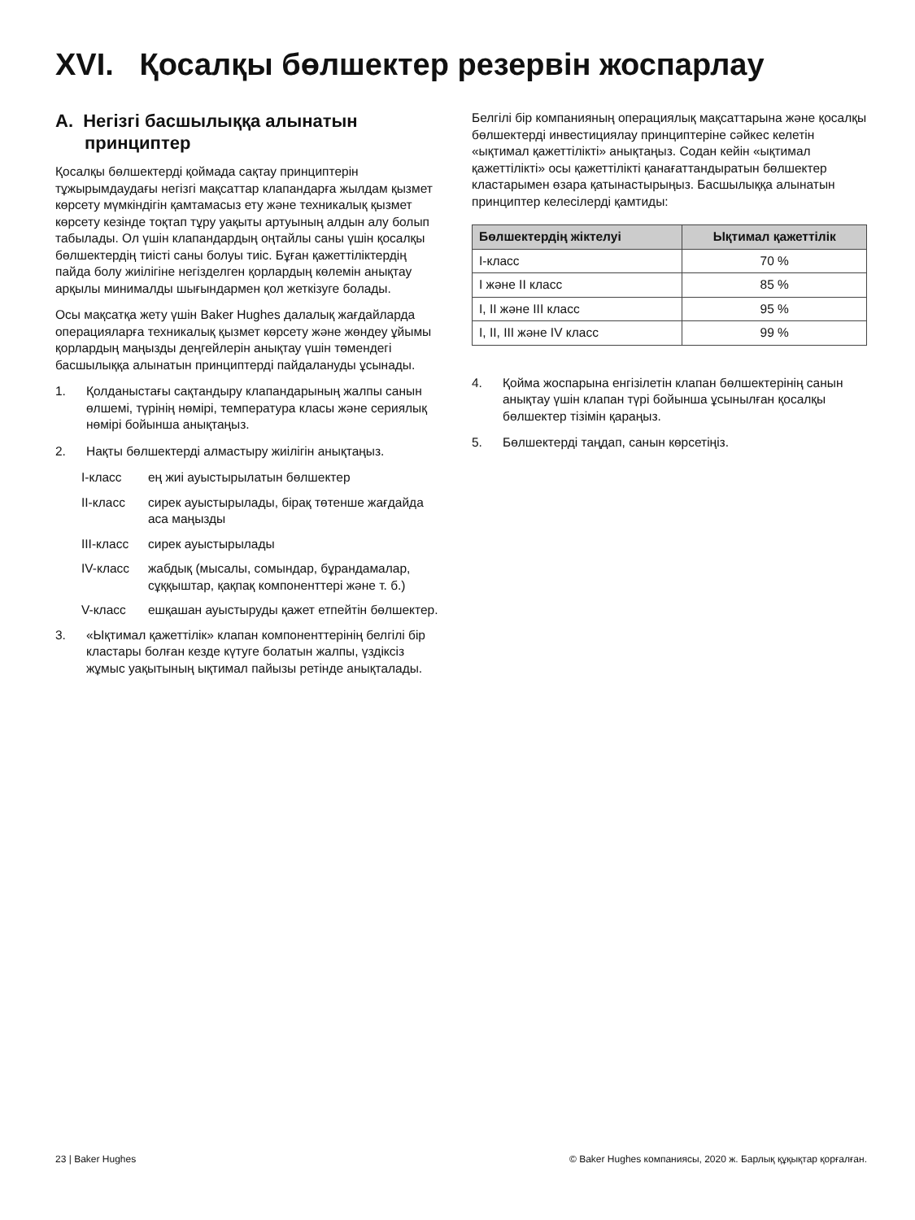XVI. Қосалқы бөлшектер резервін жоспарлау
A. Негізгі басшылыққа алынатын принциптер
Қосалқы бөлшектерді қоймада сақтау принциптерін тұжырымдаудағы негізгі мақсаттар клапандарға жылдам қызмет көрсету мүмкіндігін қамтамасыз ету және техникалық қызмет көрсету кезінде тоқтап тұру уақыты артуының алдын алу болып табылады. Ол үшін клапандардың оңтайлы саны үшін қосалқы бөлшектердің тиісті саны болуы тиіс. Бұған қажеттіліктердің пайда болу жиілігіне негізделген қорлардың көлемін анықтау арқылы минималды шығындармен қол жеткізуге болады.
Осы мақсатқа жету үшін Baker Hughes далалық жағдайларда операцияларға техникалық қызмет көрсету және жөндеу ұйымы қорлардың маңызды деңгейлерін анықтау үшін төмендегі басшылыққа алынатын принциптерді пайдалануды ұсынады.
1. Қолданыстағы сақтандыру клапандарының жалпы санын өлшемі, түрінің нөмірі, температура класы және сериялық нөмірі бойынша анықтаңыз.
2. Нақты бөлшектерді алмастыру жиілігін анықтаңыз.
I-класс ең жиі ауыстырылатын бөлшектер
II-класс сирек ауыстырылады, бірақ төтенше жағдайда аса маңызды
III-класс сирек ауыстырылады
IV-класс жабдық (мысалы, сомындар, бұрандамалар, сұққыштар, қақпақ компоненттері және т. б.)
V-класс ешқашан ауыстыруды қажет етпейтін бөлшектер.
3. «Ықтимал қажеттілік» клапан компоненттерінің белгілі бір кластары болған кезде күтуге болатын жалпы, үздіксіз жұмыс уақытының ықтимал пайызы ретінде анықталады.
Белгілі бір компанияның операциялық мақсаттарына және қосалқы бөлшектерді инвестициялау принциптеріне сәйкес келетін «ықтимал қажеттілікті» анықтаңыз. Содан кейін «ықтимал қажеттілікті» осы қажеттілікті қанағаттандыратын бөлшектер кластарымен өзара қатынастырыңыз. Басшылыққа алынатын принциптер келесілерді қамтиды:
| Бөлшектердің жіктелуі | Ықтимал қажеттілік |
| --- | --- |
| I-класс | 70 % |
| I және II класс | 85 % |
| I, II және III класс | 95 % |
| I, II, III және IV класс | 99 % |
4. Қойма жоспарына енгізілетін клапан бөлшектерінің санын анықтау үшін клапан түрі бойынша ұсынылған қосалқы бөлшектер тізімін қараңыз.
5. Бөлшектерді таңдап, санын көрсетіңіз.
23 | Baker Hughes
© Baker Hughes компаниясы, 2020 ж. Барлық құқықтар қорғалған.